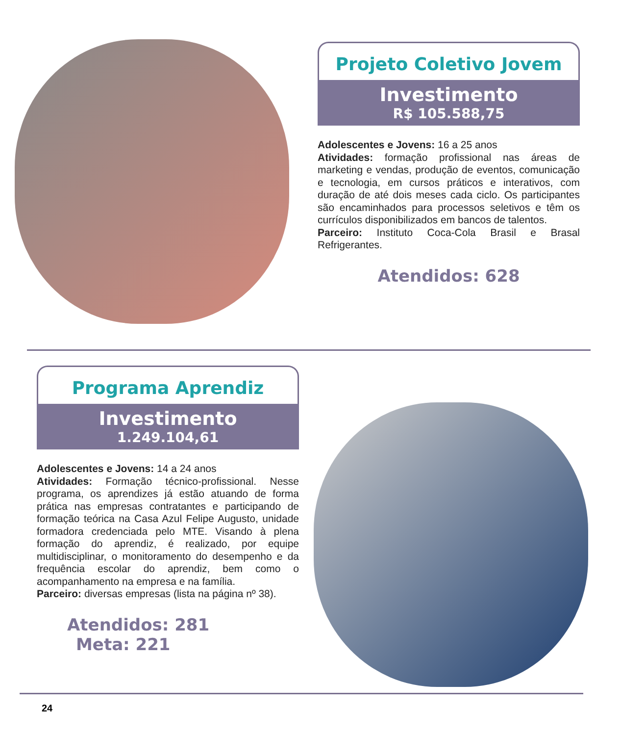Projeto Coletivo Jovem
Investimento
R$ 105.588,75
Adolescentes e Jovens: 16 a 25 anos
Atividades: formação profissional nas áreas de marketing e vendas, produção de eventos, comunicação e tecnologia, em cursos práticos e interativos, com duração de até dois meses cada ciclo. Os participantes são encaminhados para processos seletivos e têm os currículos disponibilizados em bancos de talentos.
Parceiro: Instituto Coca-Cola Brasil e Brasal Refrigerantes.
Atendidos: 628
Programa Aprendiz
Investimento
1.249.104,61
Adolescentes e Jovens: 14 a 24 anos
Atividades: Formação técnico-profissional. Nesse programa, os aprendizes já estão atuando de forma prática nas empresas contratantes e participando de formação teórica na Casa Azul Felipe Augusto, unidade formadora credenciada pelo MTE. Visando à plena formação do aprendiz, é realizado, por equipe multidisciplinar, o monitoramento do desempenho e da frequência escolar do aprendiz, bem como o acompanhamento na empresa e na família.
Parceiro: diversas empresas (lista na página nº 38).
Atendidos: 281 Meta: 221
24